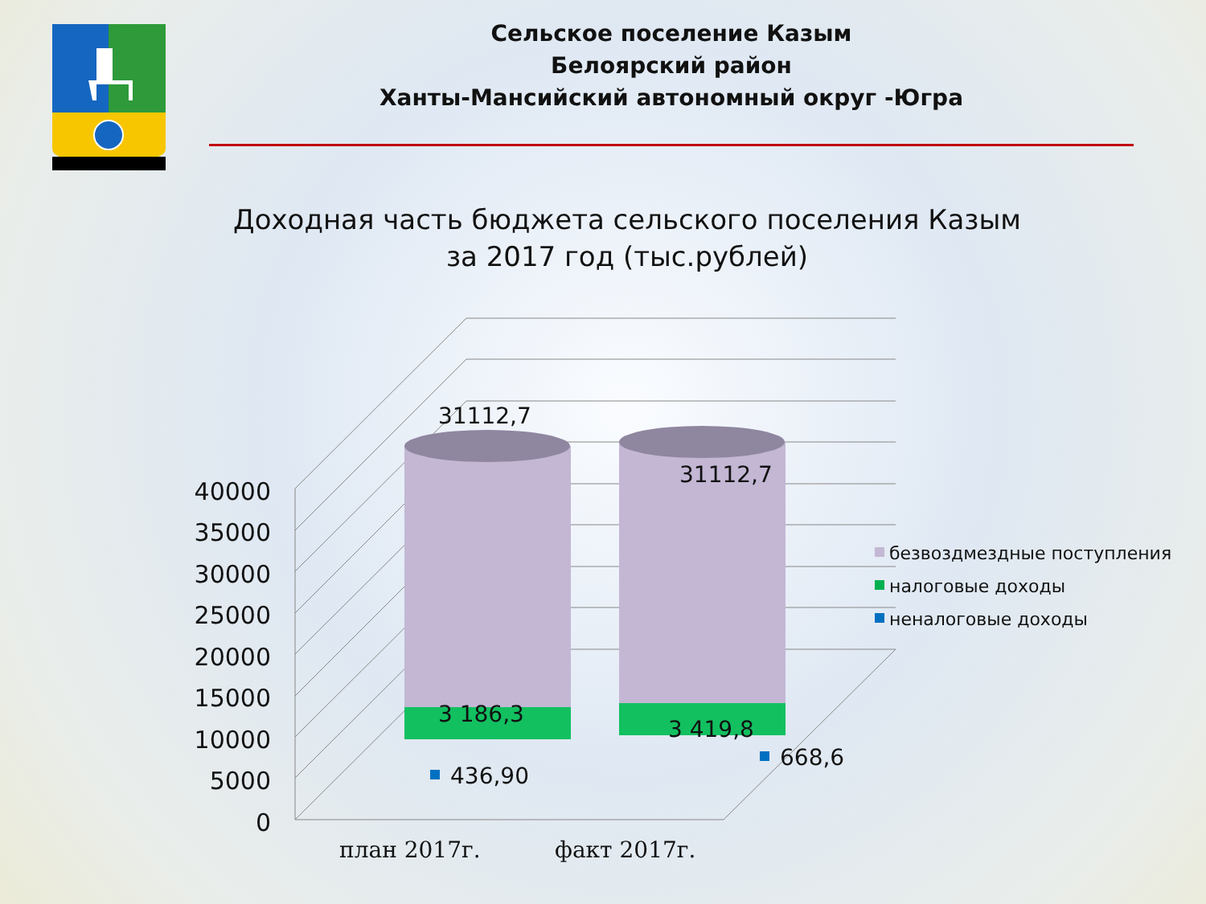Сельское поселение Казым
Белоярский район
Ханты-Мансийский автономный округ -Югра
Доходная часть бюджета сельского поселения Казым
за 2017 год (тыс.рублей)
40000
35000
30000
25000
20000
15000
10000
5000
0
31112,7
31112,7
3 186,3
3 419,8
436,90
668,6
безвоздмездные поступления
налоговые доходы
неналоговые доходы
план 2017г.
факт 2017г.